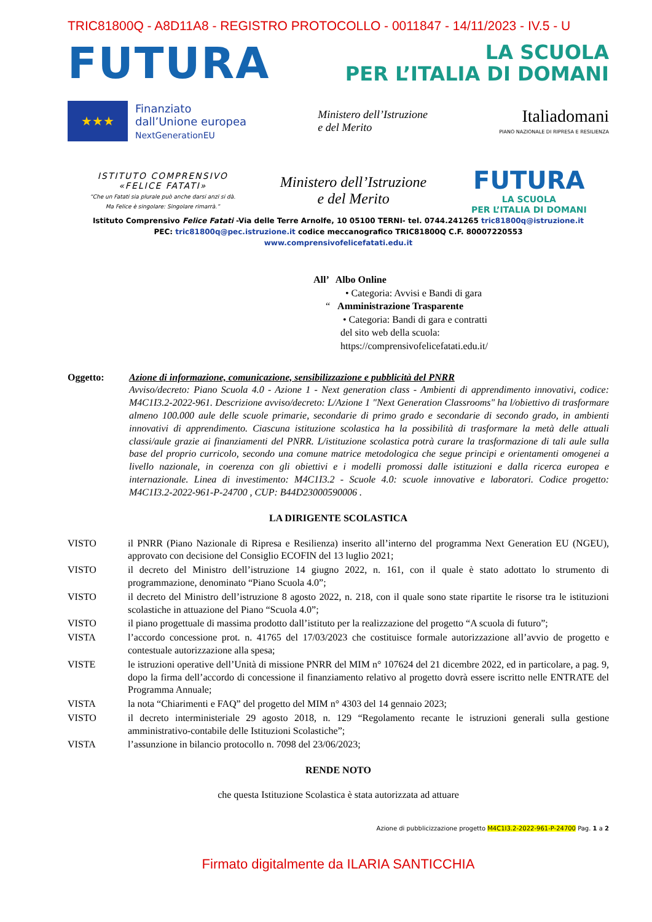TRIC81800Q - A8D11A8 - REGISTRO PROTOCOLLO - 0011847 - 14/11/2023 - IV.5 - U
FUTURA
LA SCUOLA
PER L’ITALIA DI DOMANI
★★★
Finanziato
dall’Unione europea
NextGenerationEU
Ministero dell’Istruzione
e del Merito
Italiadomani
PIANO NAZIONALE DI RIPRESA E RESILIENZA
ISTITUTO COMPRENSIVO
«FELICE FATATI»
“Che un Fatati sia plurale può anche darsi anzi si dà.
Ma Felice è singolare: Singolare rimarrà.”
Ministero dell’Istruzione
e del Merito
FUTURA
LA SCUOLA
PER L’ITALIA DI DOMANI
Istituto Comprensivo Felice Fatati -Via delle Terre Arnolfe, 10 05100 TERNI- tel. 0744.241265 tric81800q@istruzione.it
PEC: tric81800q@pec.istruzione.it codice meccanografico TRIC81800Q C.F. 80007220553
www.comprensivofelicefatati.edu.it
All’ Albo Online
• Categoria: Avvisi e Bandi di gara
“ Amministrazione Trasparente
• Categoria: Bandi di gara e contratti
del sito web della scuola:
https://comprensivofelicefatati.edu.it/
Oggetto: Azione di informazione, comunicazione, sensibilizzazione e pubblicità del PNRR
Avviso/decreto: Piano Scuola 4.0 - Azione 1 - Next generation class - Ambienti di apprendimento innovativi, codice: M4C1I3.2-2022-961. Descrizione avviso/decreto: L/Azione 1 "Next Generation Classrooms" ha l/obiettivo di trasformare almeno 100.000 aule delle scuole primarie, secondarie di primo grado e secondarie di secondo grado, in ambienti innovativi di apprendimento. Ciascuna istituzione scolastica ha la possibilità di trasformare la metà delle attuali classi/aule grazie ai finanziamenti del PNRR. L/istituzione scolastica potrà curare la trasformazione di tali aule sulla base del proprio curricolo, secondo una comune matrice metodologica che segue principi e orientamenti omogenei a livello nazionale, in coerenza con gli obiettivi e i modelli promossi dalle istituzioni e dalla ricerca europea e internazionale. Linea di investimento: M4C1I3.2 - Scuole 4.0: scuole innovative e laboratori. Codice progetto: M4C1I3.2-2022-961-P-24700 , CUP: B44D23000590006 .
LA DIRIGENTE SCOLASTICA
VISTO il PNRR (Piano Nazionale di Ripresa e Resilienza) inserito all’interno del programma Next Generation EU (NGEU), approvato con decisione del Consiglio ECOFIN del 13 luglio 2021;
VISTO il decreto del Ministro dell’istruzione 14 giugno 2022, n. 161, con il quale è stato adottato lo strumento di programmazione, denominato “Piano Scuola 4.0”;
VISTO il decreto del Ministro dell’istruzione 8 agosto 2022, n. 218, con il quale sono state ripartite le risorse tra le istituzioni scolastiche in attuazione del Piano “Scuola 4.0”;
VISTO il piano progettuale di massima prodotto dall’istituto per la realizzazione del progetto “A scuola di futuro”;
VISTA l’accordo concessione prot. n. 41765 del 17/03/2023 che costituisce formale autorizzazione all’avvio de progetto e contestuale autorizzazione alla spesa;
VISTE le istruzioni operative dell’Unità di missione PNRR del MIM n° 107624 del 21 dicembre 2022, ed in particolare, a pag. 9, dopo la firma dell’accordo di concessione il finanziamento relativo al progetto dovrà essere iscritto nelle ENTRATE del Programma Annuale;
VISTA la nota “Chiarimenti e FAQ” del progetto del MIM n° 4303 del 14 gennaio 2023;
VISTO il decreto interministeriale 29 agosto 2018, n. 129 “Regolamento recante le istruzioni generali sulla gestione amministrativo-contabile delle Istituzioni Scolastiche”;
VISTA l’assunzione in bilancio protocollo n. 7098 del 23/06/2023;
RENDE NOTO
che questa Istituzione Scolastica è stata autorizzata ad attuare
Azione di pubblicizzazione progetto M4C1I3.2-2022-961-P-24700 Pag. 1 a 2
Firmato digitalmente da ILARIA SANTICCHIA